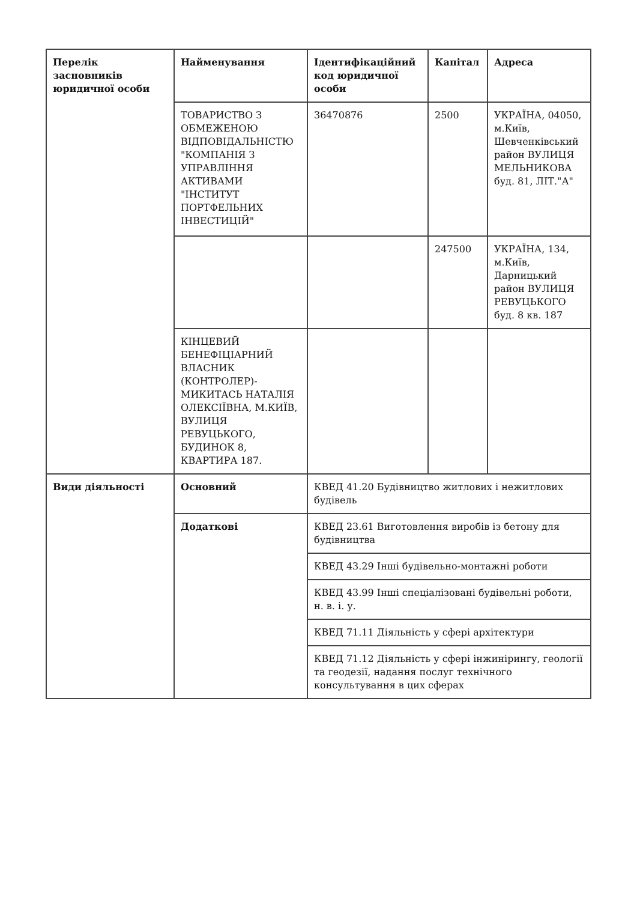| Перелік засновників юридичної особи | Найменування | Ідентифікаційний код юридичної особи | Капітал | Адреса |
| --- | --- | --- | --- | --- |
| | ТОВАРИСТВО З ОБМЕЖЕНОЮ ВІДПОВІДАЛЬНІСТЮ "КОМПАНІЯ З УПРАВЛІННЯ АКТИВАМИ "ІНСТИТУТ ПОРТФЕЛЬНИХ ІНВЕСТИЦІЙ" | 36470876 | 2500 | УКРАЇНА, 04050, м.Київ, Шевченківський район ВУЛИЦЯ МЕЛЬНИКОВА буд. 81, ЛІТ."А" |
| | | | 247500 | УКРАЇНА, 134, м.Київ, Дарницький район ВУЛИЦЯ РЕВУЦЬКОГО буд. 8 кв. 187 |
| | КІНЦЕВИЙ БЕНЕФІЦІАРНИЙ ВЛАСНИК (КОНТРОЛЕР)- МИКИТАСЬ НАТАЛІЯ ОЛЕКСІЇВНА, М.КИЇВ, ВУЛИЦЯ РЕВУЦЬКОГО, БУДИНОК 8, КВАРТИРА 187. | | | |
| Види діяльності | Основний | КВЕД 41.20 Будівництво житлових і нежитлових будівель | | |
| | Додаткові | КВЕД 23.61 Виготовлення виробів із бетону для будівництва | | |
| | | КВЕД 43.29 Інші будівельно-монтажні роботи | | |
| | | КВЕД 43.99 Інші спеціалізовані будівельні роботи, н. в. і. у. | | |
| | | КВЕД 71.11 Діяльність у сфері архітектури | | |
| | | КВЕД 71.12 Діяльність у сфері інжинірингу, геології та геодезії, надання послуг технічного консультування в цих сферах | | |